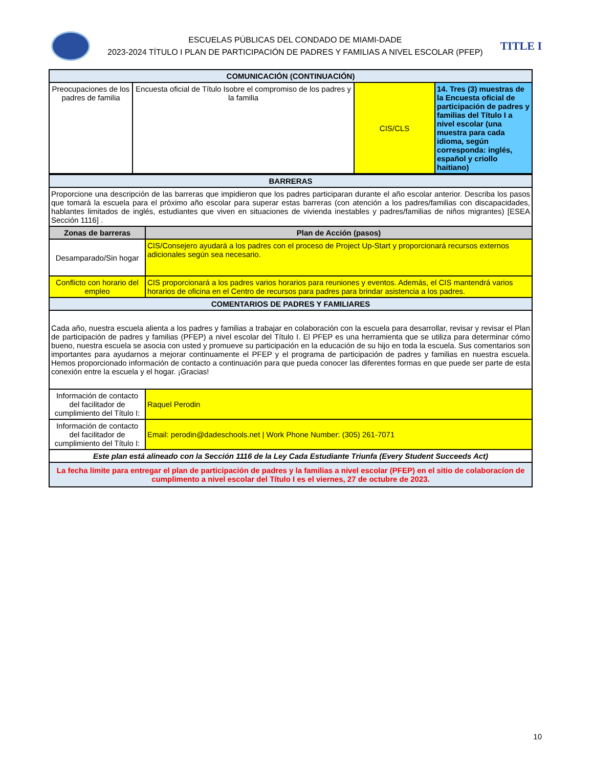ESCUELAS PÚBLICAS DEL CONDADO DE MIAMI-DADE
2023-2024 TÍTULO I PLAN DE PARTICIPACIÓN DE PADRES Y FAMILIAS A NIVEL ESCOLAR (PFEP)
TITLE I
| COMUNICACIÓN (CONTINUACIÓN) | | | |
| --- | --- | --- | --- |
| Preocupaciones de los padres de familia | Encuesta oficial de Título Isobre el compromiso de los padres y la familia | CIS/CLS | 14. Tres (3) muestras de la Encuesta oficial de participación de padres y familias del Título I a nivel escolar (una muestra para cada idioma, según corresponda: inglés, español y criollo haitiano) |
| BARRERAS | |
| --- | --- |
| Proporcione una descripción de las barreras que impidieron que los padres participaran durante el año escolar anterior. Describa los pasos que tomará la escuela para el próximo año escolar para superar estas barreras (con atención a los padres/familias con discapacidades, hablantes limitados de inglés, estudiantes que viven en situaciones de vivienda inestables y padres/familias de niños migrantes) [ESEA Sección 1116] . | |
| Zonas de barreras | Plan de Acción (pasos) |
| Desamparado/Sin hogar | CIS/Consejero ayudará a los padres con el proceso de Project Up-Start y proporcionará recursos externos adicionales según sea necesario. |
| Conflicto con horario del empleo | CIS proporcionará a los padres varios horarios para reuniones y eventos. Además, el CIS mantendrá varios horarios de oficina en el Centro de recursos para padres para brindar asistencia a los padres. |
| COMENTARIOS DE PADRES Y FAMILIARES | |
| Cada año, nuestra escuela alienta a los padres y familias a trabajar en colaboración con la escuela para desarrollar, revisar y revisar el Plan de participación de padres y familias (PFEP) a nivel escolar del Título I. El PFEP es una herramienta que se utiliza para determinar cómo bueno, nuestra escuela se asocia con usted y promueve su participación en la educación de su hijo en toda la escuela. Sus comentarios son importantes para ayudarnos a mejorar continuamente el PFEP y el programa de participación de padres y familias en nuestra escuela. Hemos proporcionado información de contacto a continuación para que pueda conocer las diferentes formas en que puede ser parte de esta conexión entre la escuela y el hogar. ¡Gracias! | |
| Información de contacto del facilitador de cumplimiento del Título I: | Raquel Perodin |
| Información de contacto del facilitador de cumplimiento del Título I: | Email: perodin@dadeschools.net / Work Phone Number: (305) 261-7071 |
| Este plan está alineado con la Sección 1116 de la Ley Cada Estudiante Triunfa (Every Student Succeeds Act) | |
| La fecha límite para entregar el plan de participación de padres y la familias a nivel escolar (PFEP) en el sitio de colaboracíon de cumplimento a nivel escolar del Título I es el viernes, 27 de octubre de 2023. | |
10